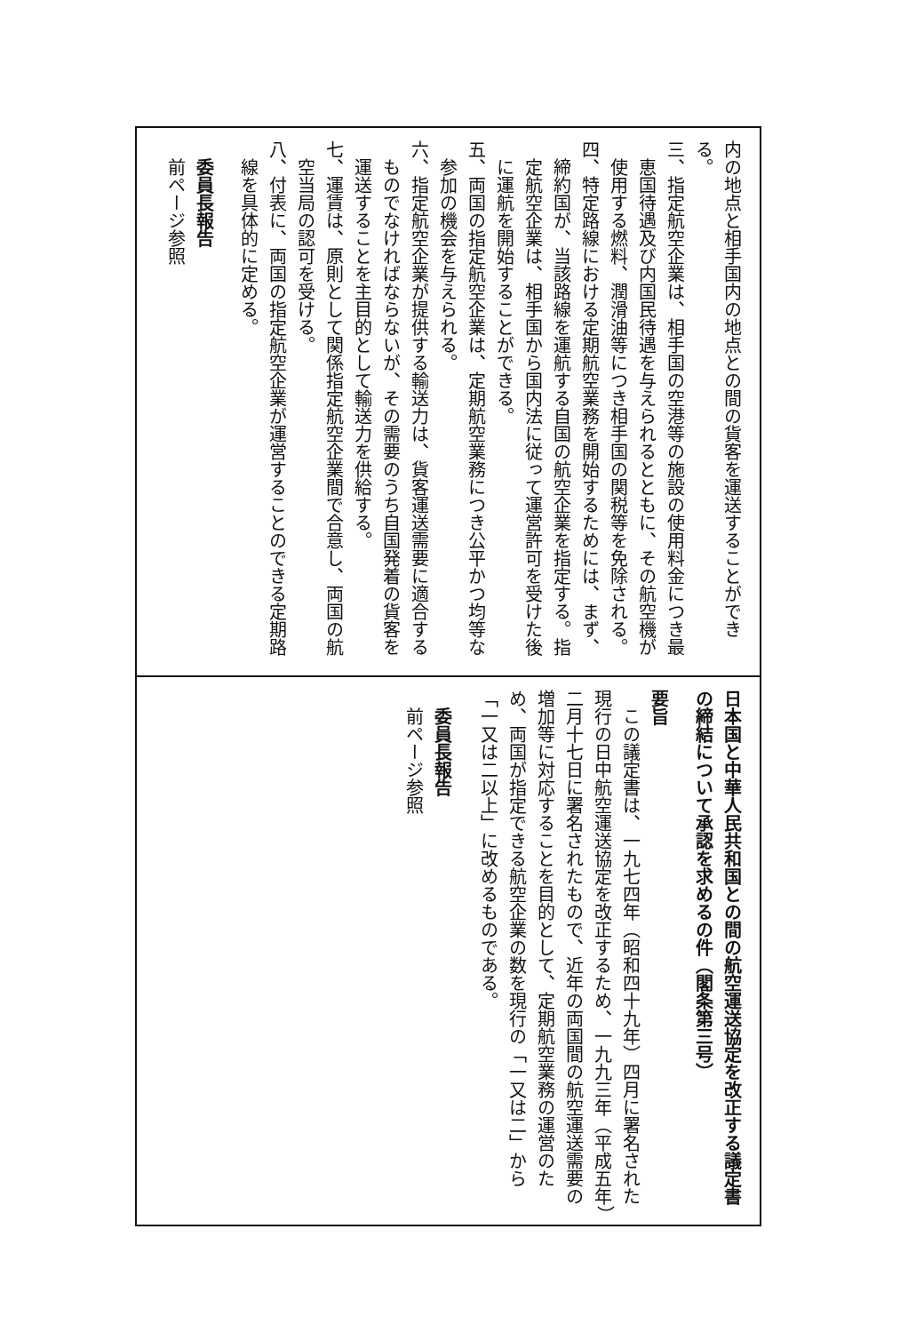内の地点と相手国内の地点との間の貨客を運送することができる。
三、指定航空企業は、相手国の空港等の施設の使用料金につき最恵国待遇及び内国民待遇を与えられるとともに、その航空機が使用する燃料、潤滑油等につき相手国の関税等を免除される。
四、特定路線における定期航空業務を開始するためには、まず、締約国が、当該路線を運航する自国の航空企業を指定する。指定航空企業は、相手国から国内法に従って運営許可を受けた後に運航を開始することができる。
五、両国の指定航空企業は、定期航空業務につき公平かつ均等な参加の機会を与えられる。
六、指定航空企業が提供する輸送力は、貨客運送需要に適合するものでなければならないが、その需要のうち自国発着の貨客を運送することを主目的として輸送力を供給する。
七、運賃は、原則として関係指定航空企業間で合意し、両国の航空当局の認可を受ける。
八、付表に、両国の指定航空企業が運営することのできる定期路線を具体的に定める。
委員長報告
前ページ参照
日本国と中華人民共和国との間の航空運送協定を改正する議定書の締結について承認を求めるの件（閣条第三号）
要旨
この議定書は、一九七四年（昭和四十九年）四月に署名された現行の日中航空運送協定を改正するため、一九九三年（平成五年）二月十七日に署名されたもので、近年の両国間の航空運送需要の増加等に対応することを目的として、定期航空業務の運営のため、両国が指定できる航空企業の数を現行の「一又は二」から「一又は二以上」に改めるものである。
委員長報告
前ページ参照